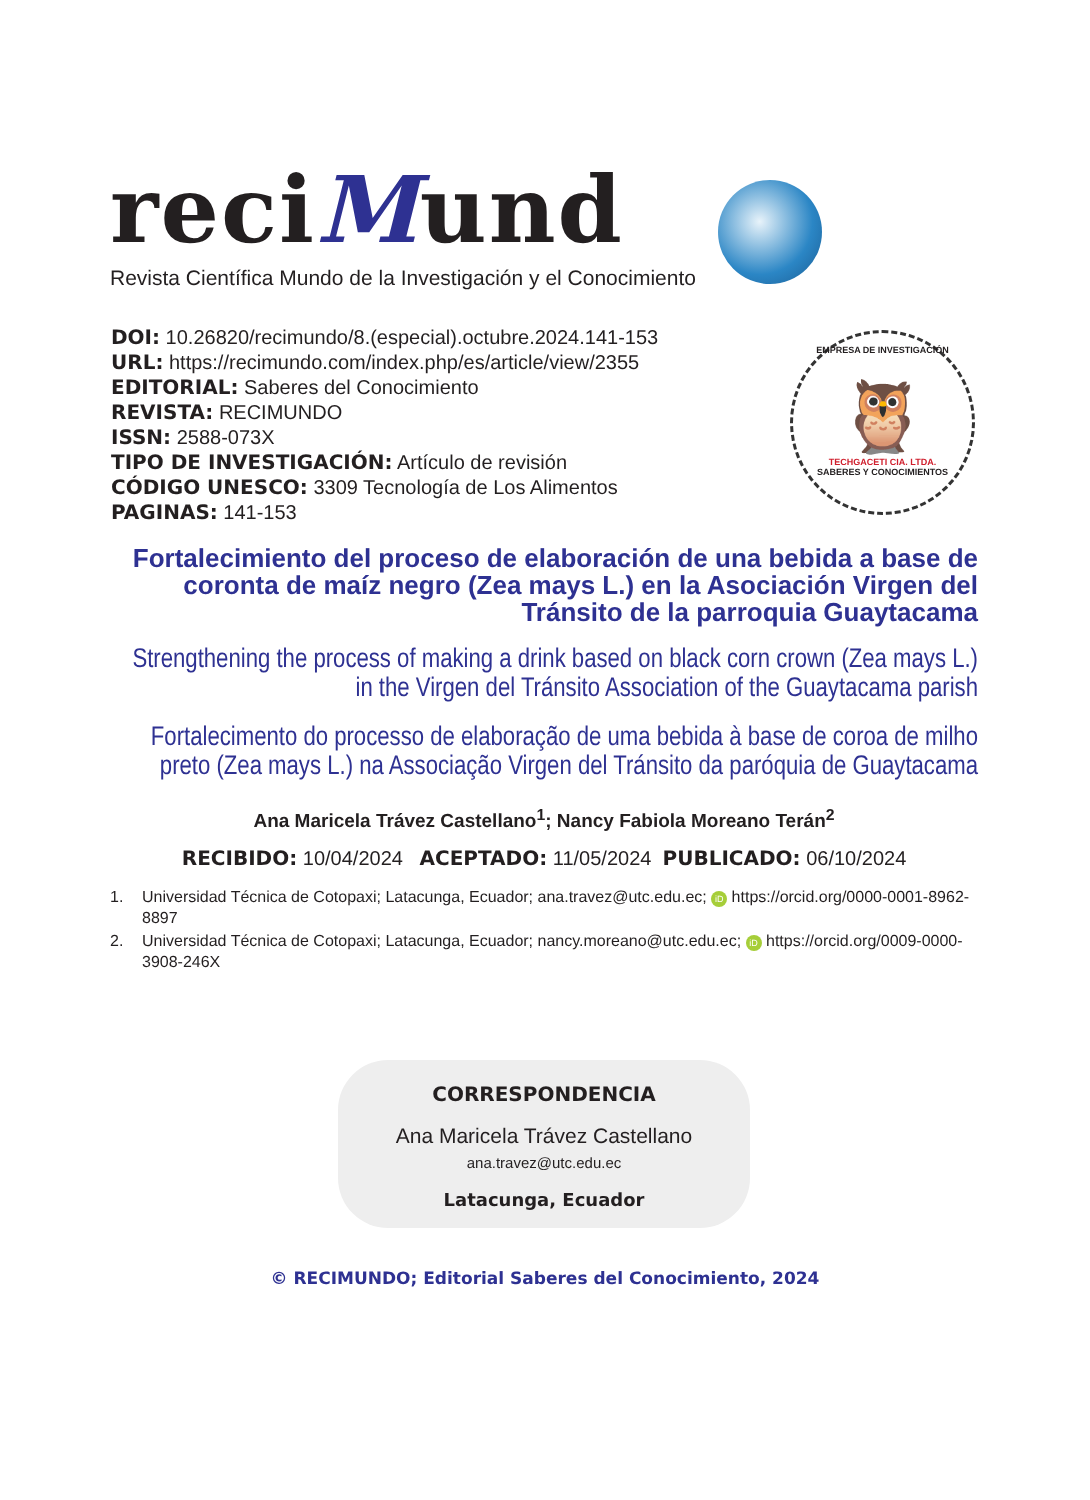reciMund
Revista Científica Mundo de la Investigación y el Conocimiento
DOI: 10.26820/recimundo/8.(especial).octubre.2024.141-153
URL: https://recimundo.com/index.php/es/article/view/2355
EDITORIAL: Saberes del Conocimiento
REVISTA: RECIMUNDO
ISSN: 2588-073X
TIPO DE INVESTIGACIÓN: Artículo de revisión
CÓDIGO UNESCO: 3309 Tecnología de Los Alimentos
PAGINAS: 141-153
EMPRESA DE INVESTIGACIÓN
🦉
TECHGACETI CIA. LTDA.
SABERES Y CONOCIMIENTOS
Fortalecimiento del proceso de elaboración de una bebida a base de coronta de maíz negro (Zea mays L.) en la Asociación Virgen del Tránsito de la parroquia Guaytacama
Strengthening the process of making a drink based on black corn crown (Zea mays L.) in the Virgen del Tránsito Association of the Guaytacama parish
Fortalecimento do processo de elaboração de uma bebida à base de coroa de milho preto (Zea mays L.) na Associação Virgen del Tránsito da paróquia de Guaytacama
Ana Maricela Trávez Castellano<sup>1</sup>; Nancy Fabiola Moreano Terán<sup>2</sup>
RECIBIDO: 10/04/2024 ACEPTADO: 11/05/2024 PUBLICADO: 06/10/2024
1. Universidad Técnica de Cotopaxi; Latacunga, Ecuador; ana.travez@utc.edu.ec; iD https://orcid.org/0000-0001-8962-8897
2. Universidad Técnica de Cotopaxi; Latacunga, Ecuador; nancy.moreano@utc.edu.ec; iD https://orcid.org/0009-0000-3908-246X
CORRESPONDENCIA
Ana Maricela Trávez Castellano
ana.travez@utc.edu.ec
Latacunga, Ecuador
© RECIMUNDO; Editorial Saberes del Conocimiento, 2024